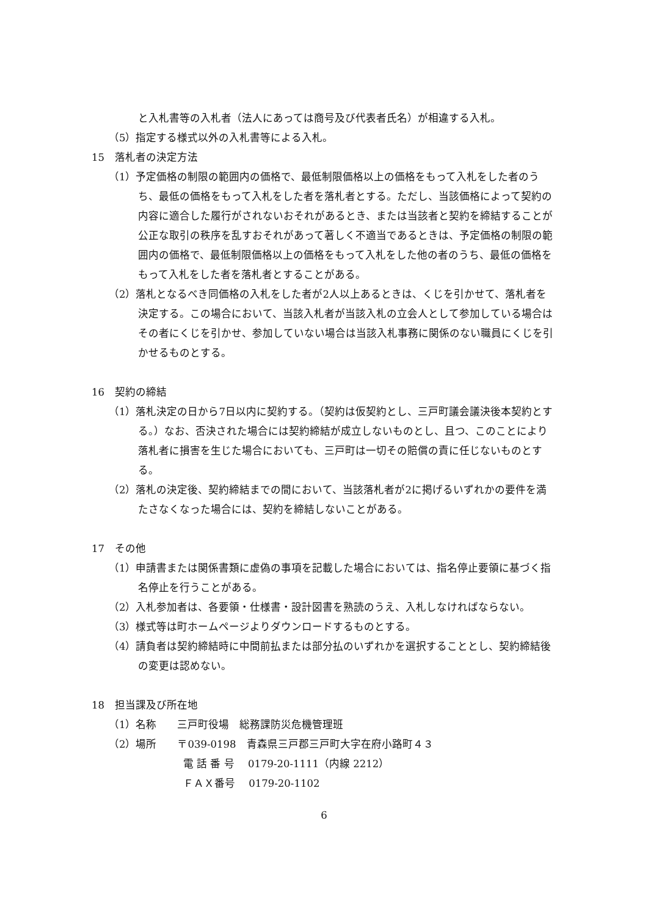と入札書等の入札者（法人にあっては商号及び代表者氏名）が相違する入札。
（5）指定する様式以外の入札書等による入札。
15　落札者の決定方法
（1）予定価格の制限の範囲内の価格で、最低制限価格以上の価格をもって入札をした者のうち、最低の価格をもって入札をした者を落札者とする。ただし、当該価格によって契約の内容に適合した履行がされないおそれがあるとき、または当該者と契約を締結することが公正な取引の秩序を乱すおそれがあって著しく不適当であるときは、予定価格の制限の範囲内の価格で、最低制限価格以上の価格をもって入札をした他の者のうち、最低の価格をもって入札をした者を落札者とすることがある。
（2）落札となるべき同価格の入札をした者が2人以上あるときは、くじを引かせて、落札者を決定する。この場合において、当該入札者が当該入札の立会人として参加している場合はその者にくじを引かせ、参加していない場合は当該入札事務に関係のない職員にくじを引かせるものとする。
16　契約の締結
（1）落札決定の日から7日以内に契約する。（契約は仮契約とし、三戸町議会議決後本契約とする。）なお、否決された場合には契約締結が成立しないものとし、且つ、このことにより落札者に損害を生じた場合においても、三戸町は一切その賠償の責に任じないものとする。
（2）落札の決定後、契約締結までの間において、当該落札者が2に掲げるいずれかの要件を満たさなくなった場合には、契約を締結しないことがある。
17　その他
（1）申請書または関係書類に虚偽の事項を記載した場合においては、指名停止要領に基づく指名停止を行うことがある。
（2）入札参加者は、各要領・仕様書・設計図書を熟読のうえ、入札しなければならない。
（3）様式等は町ホームページよりダウンロードするものとする。
（4）請負者は契約締結時に中間前払または部分払のいずれかを選択することとし、契約締結後の変更は認めない。
18　担当課及び所在地
（1）名称　　三戸町役場　総務課防災危機管理班
（2）場所　　〒039-0198　青森県三戸郡三戸町大字在府小路町４３
電 話 番 号　 0179-20-1111（内線 2212）
ＦＡＸ番号　 0179-20-1102
6